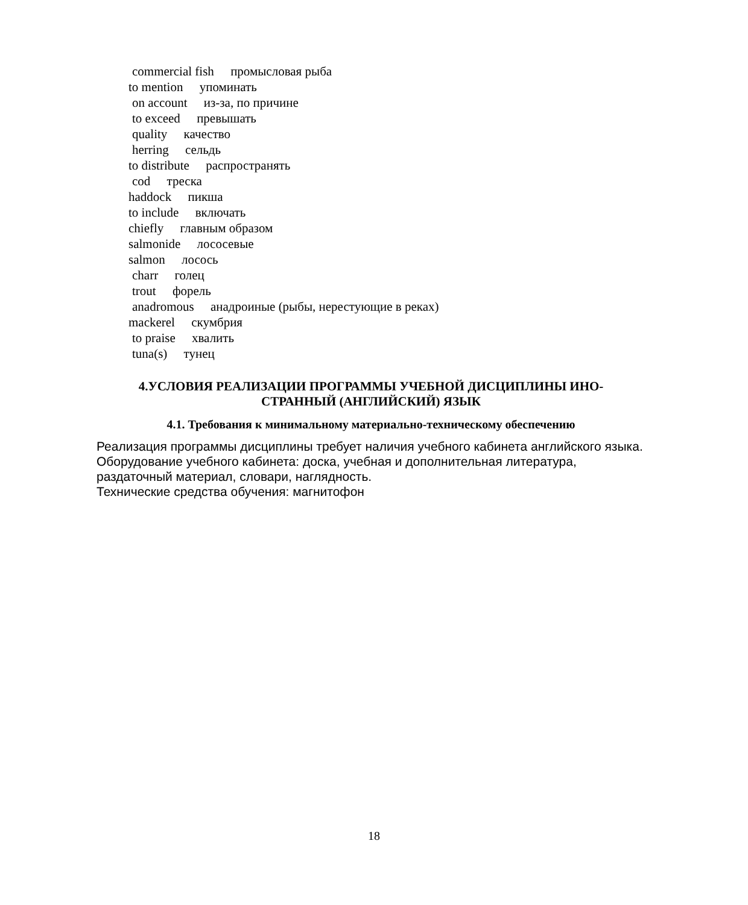commercial fish промысловая рыба
to mention упоминать
on account из-за, по причине
to exceed превышать
quality качество
herring сельдь
to distribute распространять
cod треска
haddock пикша
to include включать
chiefly главным образом
salmonide лососевые
salmon лосось
charr голец
trout форель
anadromous анадроиные (рыбы, нерестующие в реках)
mackerel скумбрия
to praise хвалить
tuna(s) тунец
4.УСЛОВИЯ РЕАЛИЗАЦИИ ПРОГРАММЫ УЧЕБНОЙ ДИСЦИПЛИНЫ ИНО-
СТРАННЫЙ (АНГЛИЙСКИЙ) ЯЗЫК
4.1. Требования к минимальному материально-техническому обеспечению
Реализация программы дисциплины требует наличия учебного кабинета английского языка.
Оборудование учебного кабинета: доска, учебная и дополнительная литература, раздаточный материал, словари, наглядность.
Технические средства обучения: магнитофон
18